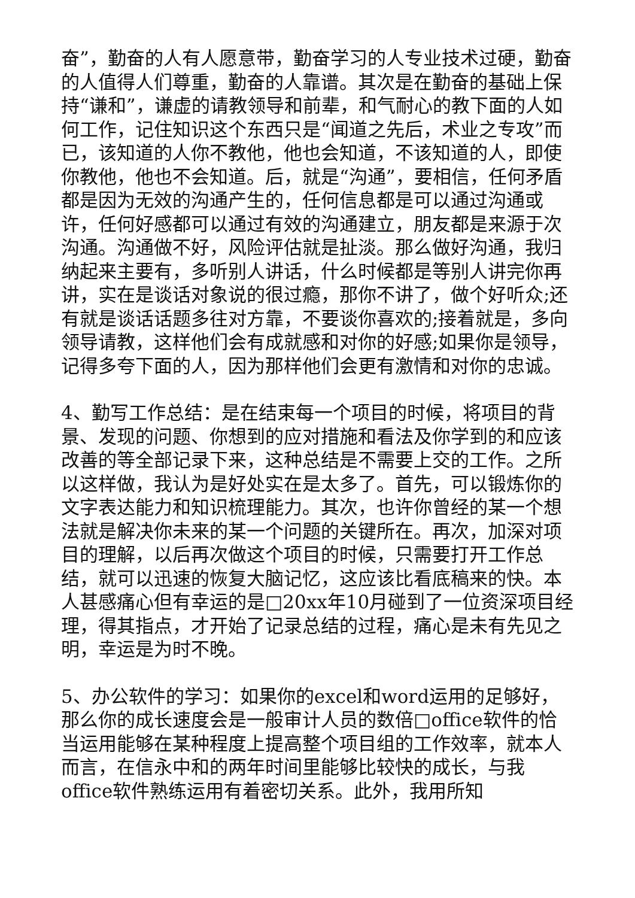奋”，勤奋的人有人愿意带，勤奋学习的人专业技术过硬，勤奋的人值得人们尊重，勤奋的人靠谱。其次是在勤奋的基础上保持“谦和”，谦虚的请教领导和前辈，和气耐心的教下面的人如何工作，记住知识这个东西只是“闻道之先后，术业之专攻”而已，该知道的人你不教他，他也会知道，不该知道的人，即使你教他，他也不会知道。后，就是“沟通”，要相信，任何矛盾都是因为无效的沟通产生的，任何信息都是可以通过沟通或许，任何好感都可以通过有效的沟通建立，朋友都是来源于次沟通。沟通做不好，风险评估就是扯淡。那么做好沟通，我归纳起来主要有，多听别人讲话，什么时候都是等别人讲完你再讲，实在是谈话对象说的很过瘾，那你不讲了，做个好听众;还有就是谈话话题多往对方靠，不要谈你喜欢的;接着就是，多向领导请教，这样他们会有成就感和对你的好感;如果你是领导，记得多夸下面的人，因为那样他们会更有激情和对你的忠诚。
4、勤写工作总结：是在结束每一个项目的时候，将项目的背景、发现的问题、你想到的应对措施和看法及你学到的和应该改善的等全部记录下来，这种总结是不需要上交的工作。之所以这样做，我认为是好处实在是太多了。首先，可以锻炼你的文字表达能力和知识梳理能力。其次，也许你曾经的某一个想法就是解决你未来的某一个问题的关键所在。再次，加深对项目的理解，以后再次做这个项目的时候，只需要打开工作总结，就可以迅速的恢复大脑记忆，这应该比看底稿来的快。本人甚感痛心但有幸运的是□20xx年10月碰到了一位资深项目经理，得其指点，才开始了记录总结的过程，痛心是未有先见之明，幸运是为时不晚。
5、办公软件的学习：如果你的excel和word运用的足够好，那么你的成长速度会是一般审计人员的数倍□office软件的恰当运用能够在某种程度上提高整个项目组的工作效率，就本人而言，在信永中和的两年时间里能够比较快的成长，与我office软件熟练运用有着密切关系。此外，我用所知